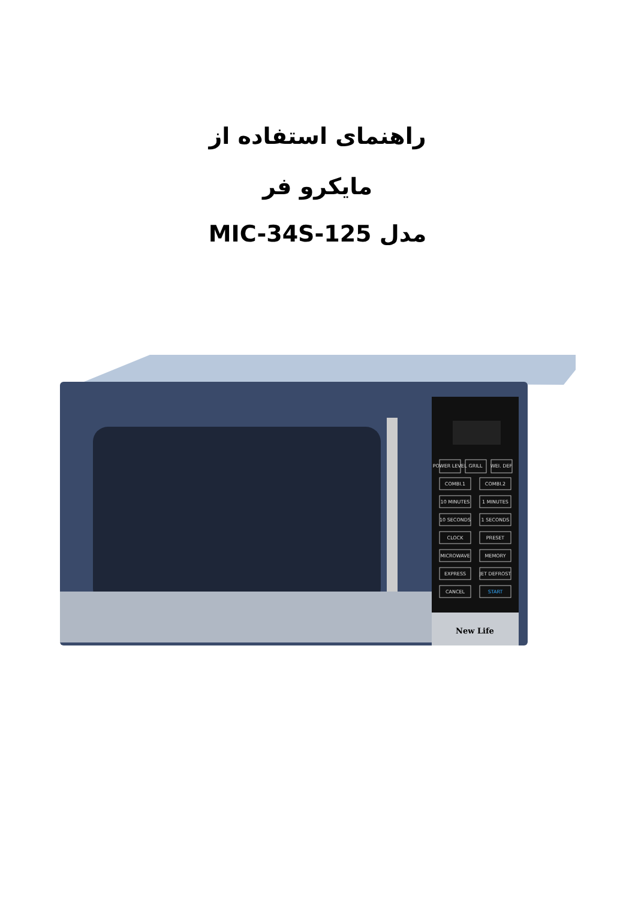راهنمای استفاده از
مایکرو فر
مدل MIC-34S-125
New Life
POWER LEVEL
GRILL
WEI. DEF
COMBI.1
COMBI.2
10 MINUTES
1 MINUTES
10 SECONDS
1 SECONDS
CLOCK
PRESET
MICROWAVE
MEMORY
EXPRESS
JET DEFROST
CANCEL
START